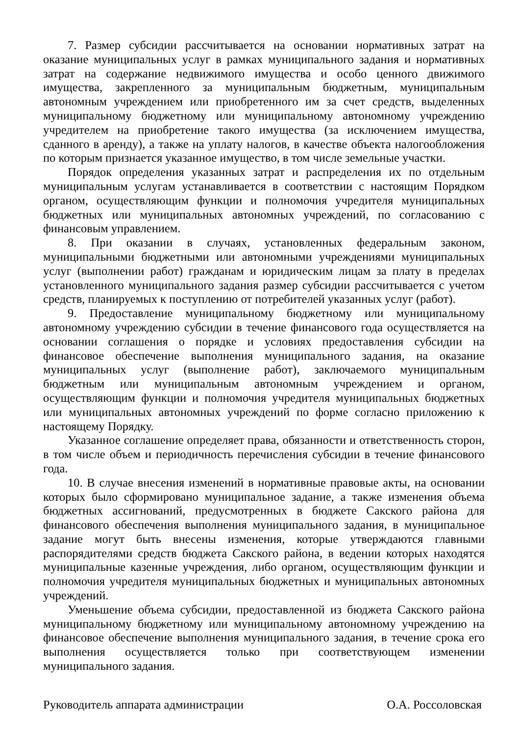7. Размер субсидии рассчитывается на основании нормативных затрат на оказание муниципальных услуг в рамках муниципального задания и нормативных затрат на содержание недвижимого имущества и особо ценного движимого имущества, закрепленного за муниципальным бюджетным, муниципальным автономным учреждением или приобретенного им за счет средств, выделенных муниципальному бюджетному или муниципальному автономному учреждению учредителем на приобретение такого имущества (за исключением имущества, сданного в аренду), а также на уплату налогов, в качестве объекта налогообложения по которым признается указанное имущество, в том числе земельные участки.
Порядок определения указанных затрат и распределения их по отдельным муниципальным услугам устанавливается в соответствии с настоящим Порядком органом, осуществляющим функции и полномочия учредителя муниципальных бюджетных или муниципальных автономных учреждений, по согласованию с финансовым управлением.
8. При оказании в случаях, установленных федеральным законом, муниципальными бюджетными или автономными учреждениями муниципальных услуг (выполнении работ) гражданам и юридическим лицам за плату в пределах установленного муниципального задания размер субсидии рассчитывается с учетом средств, планируемых к поступлению от потребителей указанных услуг (работ).
9. Предоставление муниципальному бюджетному или муниципальному автономному учреждению субсидии в течение финансового года осуществляется на основании соглашения о порядке и условиях предоставления субсидии на финансовое обеспечение выполнения муниципального задания, на оказание муниципальных услуг (выполнение работ), заключаемого муниципальным бюджетным или муниципальным автономным учреждением и органом, осуществляющим функции и полномочия учредителя муниципальных бюджетных или муниципальных автономных учреждений по форме согласно приложению к настоящему Порядку.
Указанное соглашение определяет права, обязанности и ответственность сторон, в том числе объем и периодичность перечисления субсидии в течение финансового года.
10. В случае внесения изменений в нормативные правовые акты, на основании которых было сформировано муниципальное задание, а также изменения объема бюджетных ассигнований, предусмотренных в бюджете Сакского района для финансового обеспечения выполнения муниципального задания, в муниципальное задание могут быть внесены изменения, которые утверждаются главными распорядителями средств бюджета Сакского района, в ведении которых находятся муниципальные казенные учреждения, либо органом, осуществляющим функции и полномочия учредителя муниципальных бюджетных и муниципальных автономных учреждений.
Уменьшение объема субсидии, предоставленной из бюджета Сакского района муниципальному бюджетному или муниципальному автономному учреждению на финансовое обеспечение выполнения муниципального задания, в течение срока его выполнения осуществляется только при соответствующем изменении муниципального задания.
Руководитель аппарата администрации О.А. Россоловская